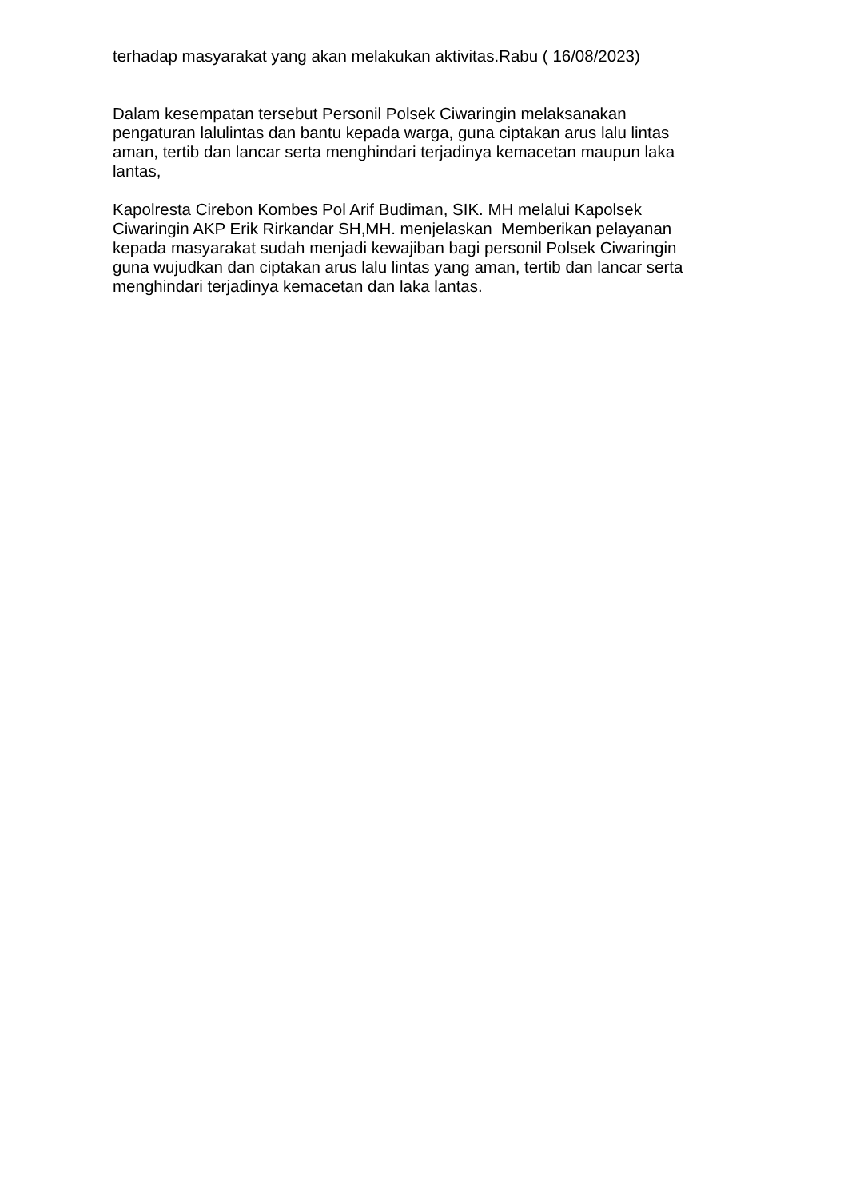terhadap masyarakat yang akan melakukan aktivitas.Rabu ( 16/08/2023)
Dalam kesempatan tersebut Personil Polsek Ciwaringin melaksanakan pengaturan lalulintas dan bantu kepada warga, guna ciptakan arus lalu lintas aman, tertib dan lancar serta menghindari terjadinya kemacetan maupun laka lantas,
Kapolresta Cirebon Kombes Pol Arif Budiman, SIK. MH melalui Kapolsek Ciwaringin AKP Erik Rirkandar SH,MH. menjelaskan Memberikan pelayanan kepada masyarakat sudah menjadi kewajiban bagi personil Polsek Ciwaringin guna wujudkan dan ciptakan arus lalu lintas yang aman, tertib dan lancar serta menghindari terjadinya kemacetan dan laka lantas.